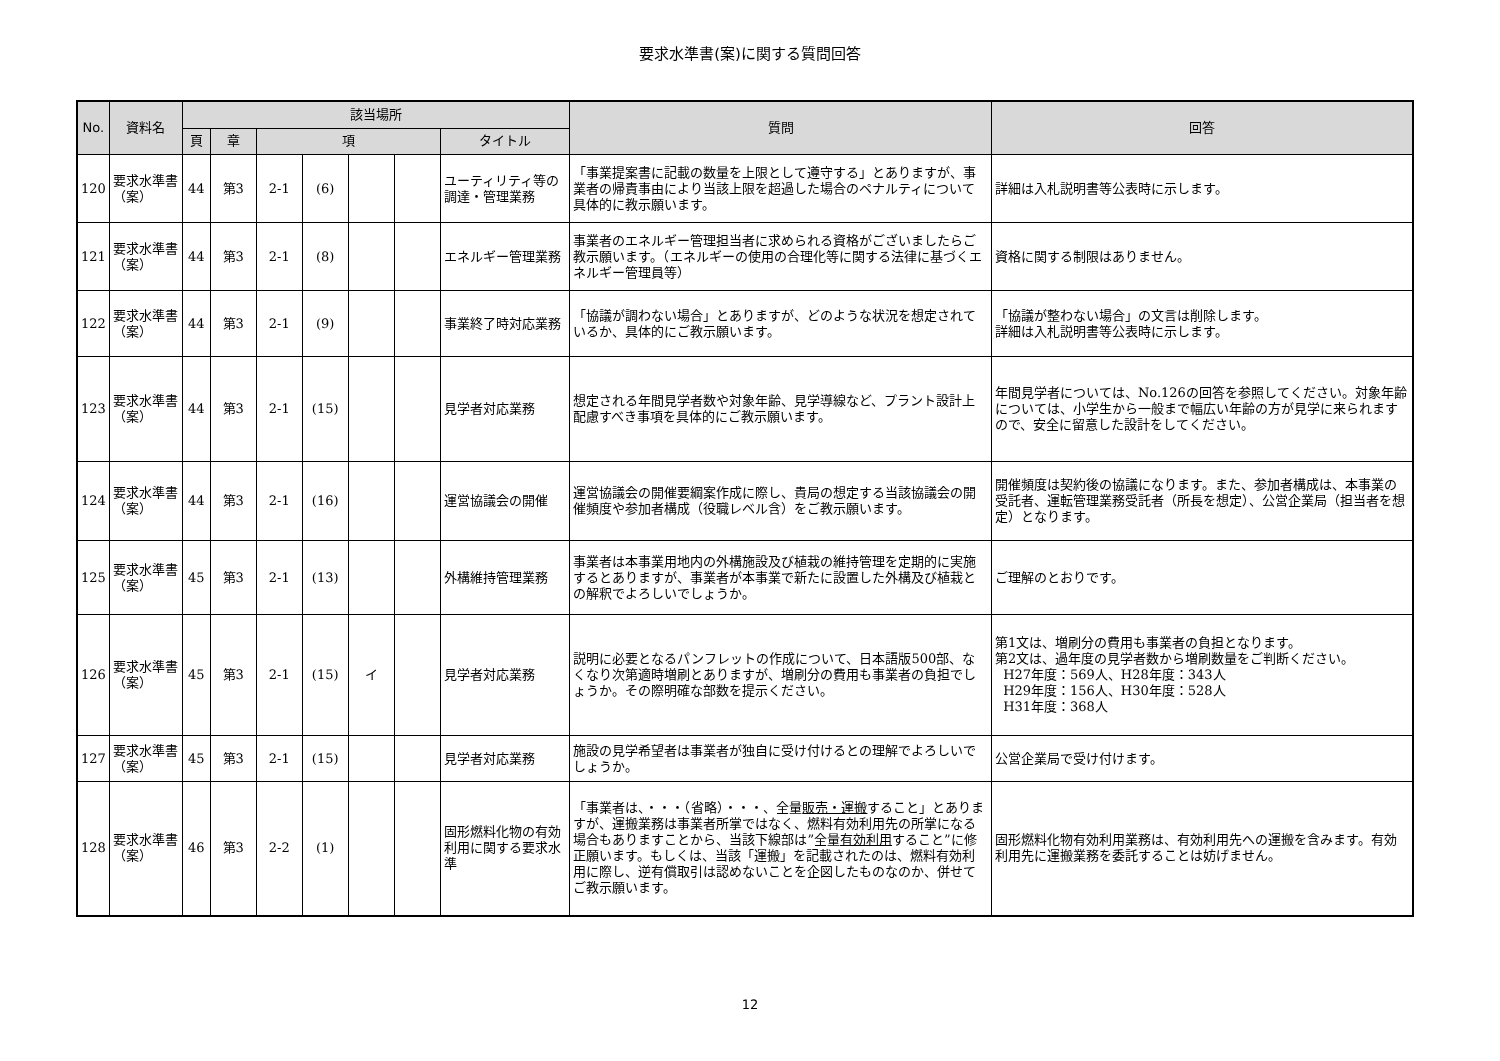要求水準書(案)に関する質問回答
| No. | 資料名 | 該当場所 | | | | | | | 質問 | 回答 |
| --- | --- | --- | --- | --- | --- | --- | --- | --- | --- | --- |
| | | 頁 | 章 | 項 | | | | タイトル | | |
| 120 | 要求水準書（案） | 44 | 第3 | 2-1 | (6) | | | ユーティリティ等の調達・管理業務 | 「事業提案書に記載の数量を上限として遵守する」とありますが、事業者の帰責事由により当該上限を超過した場合のペナルティについて具体的に教示願います。 | 詳細は入札説明書等公表時に示します。 |
| 121 | 要求水準書（案） | 44 | 第3 | 2-1 | (8) | | | エネルギー管理業務 | 事業者のエネルギー管理担当者に求められる資格がございましたらご教示願います。（エネルギーの使用の合理化等に関する法律に基づくエネルギー管理員等） | 資格に関する制限はありません。 |
| 122 | 要求水準書（案） | 44 | 第3 | 2-1 | (9) | | | 事業終了時対応業務 | 「協議が調わない場合」とありますが、どのような状況を想定されているか、具体的にご教示願います。 | 「協議が整わない場合」の文言は削除します。 詳細は入札説明書等公表時に示します。 |
| 123 | 要求水準書（案） | 44 | 第3 | 2-1 | (15) | | | 見学者対応業務 | 想定される年間見学者数や対象年齢、見学導線など、プラント設計上配慮すべき事項を具体的にご教示願います。 | 年間見学者については、No.126の回答を参照してください。対象年齢については、小学生から一般まで幅広い年齢の方が見学に来られますので、安全に留意した設計をしてください。 |
| 124 | 要求水準書（案） | 44 | 第3 | 2-1 | (16) | | | 運営協議会の開催 | 運営協議会の開催要綱案作成に際し、貴局の想定する当該協議会の開催頻度や参加者構成（役職レベル含）をご教示願います。 | 開催頻度は契約後の協議になります。また、参加者構成は、本事業の受託者、運転管理業務受託者（所長を想定）、公営企業局（担当者を想定）となります。 |
| 125 | 要求水準書（案） | 45 | 第3 | 2-1 | (13) | | | 外構維持管理業務 | 事業者は本事業用地内の外構施設及び植栽の維持管理を定期的に実施するとありますが、事業者が本事業で新たに設置した外構及び植栽との解釈でよろしいでしょうか。 | ご理解のとおりです。 |
| 126 | 要求水準書（案） | 45 | 第3 | 2-1 | (15) | イ | | 見学者対応業務 | 説明に必要となるパンフレットの作成について、日本語版500部、なくなり次第適時増刷とありますが、増刷分の費用も事業者の負担でしょうか。その際明確な部数を提示ください。 | 第1文は、増刷分の費用も事業者の負担となります。 第2文は、過年度の見学者数から増刷数量をご判断ください。 H27年度：569人、H28年度：343人 H29年度：156人、H30年度：528人 H31年度：368人 |
| 127 | 要求水準書（案） | 45 | 第3 | 2-1 | (15) | | | 見学者対応業務 | 施設の見学希望者は事業者が独自に受け付けるとの理解でよろしいでしょうか。 | 公営企業局で受け付けます。 |
| 128 | 要求水準書（案） | 46 | 第3 | 2-2 | (1) | | | 固形燃料化物の有効利用に関する要求水準 | 「事業者は、・・・（省略）・・・、全量 販売・運搬 すること」とありますが、運搬業務は事業者所掌ではなく、燃料有効利用先の所掌になる場合もありますことから、当該下線部は”全量 有効利用 すること”に修正願います。もしくは、当該「運搬」を記載されたのは、燃料有効利用に際し、逆有償取引は認めないことを企図したものなのか、併せてご教示願います。 | 固形燃料化物有効利用業務は、有効利用先への運搬を含みます。有効利用先に運搬業務を委託することは妨げません。 |
12